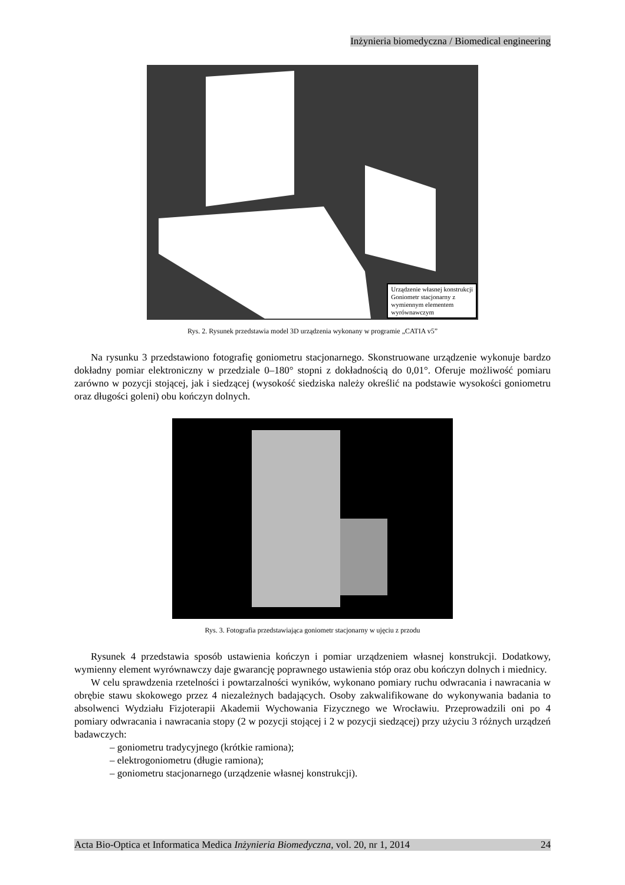Inżynieria biomedyczna / Biomedical engineering
Urządzenie własnej konstrukcji
Goniometr stacjonarny z
wymiennym elementem
wyrównawczym
Rys. 2. Rysunek przedstawia model 3D urządzenia wykonany w programie „CATIA v5”
Na rysunku 3 przedstawiono fotografię goniometru stacjonarnego. Skonstruowane urządzenie wykonuje bardzo dokładny pomiar elektroniczny w przedziale 0–180° stopni z dokładnością do 0,01°. Oferuje możliwość pomiaru zarówno w pozycji stojącej, jak i siedzącej (wysokość siedziska należy określić na podstawie wysokości goniometru oraz długości goleni) obu kończyn dolnych.
Rys. 3. Fotografia przedstawiająca goniometr stacjonarny w ujęciu z przodu
Rysunek 4 przedstawia sposób ustawienia kończyn i pomiar urządzeniem własnej konstrukcji. Dodatkowy, wymienny element wyrównawczy daje gwarancję poprawnego ustawienia stóp oraz obu kończyn dolnych i miednicy.
W celu sprawdzenia rzetelności i powtarzalności wyników, wykonano pomiary ruchu odwracania i nawracania w obrębie stawu skokowego przez 4 niezależnych badających. Osoby zakwalifikowane do wykonywania badania to absolwenci Wydziału Fizjoterapii Akademii Wychowania Fizycznego we Wrocławiu. Przeprowadzili oni po 4 pomiary odwracania i nawracania stopy (2 w pozycji stojącej i 2 w pozycji siedzącej) przy użyciu 3 różnych urządzeń badawczych:
– goniometru tradycyjnego (krótkie ramiona);
– elektrogoniometru (długie ramiona);
– goniometru stacjonarnego (urządzenie własnej konstrukcji).
Acta Bio-Optica et Informatica Medica Inżynieria Biomedyczna, vol. 20, nr 1, 2014 24